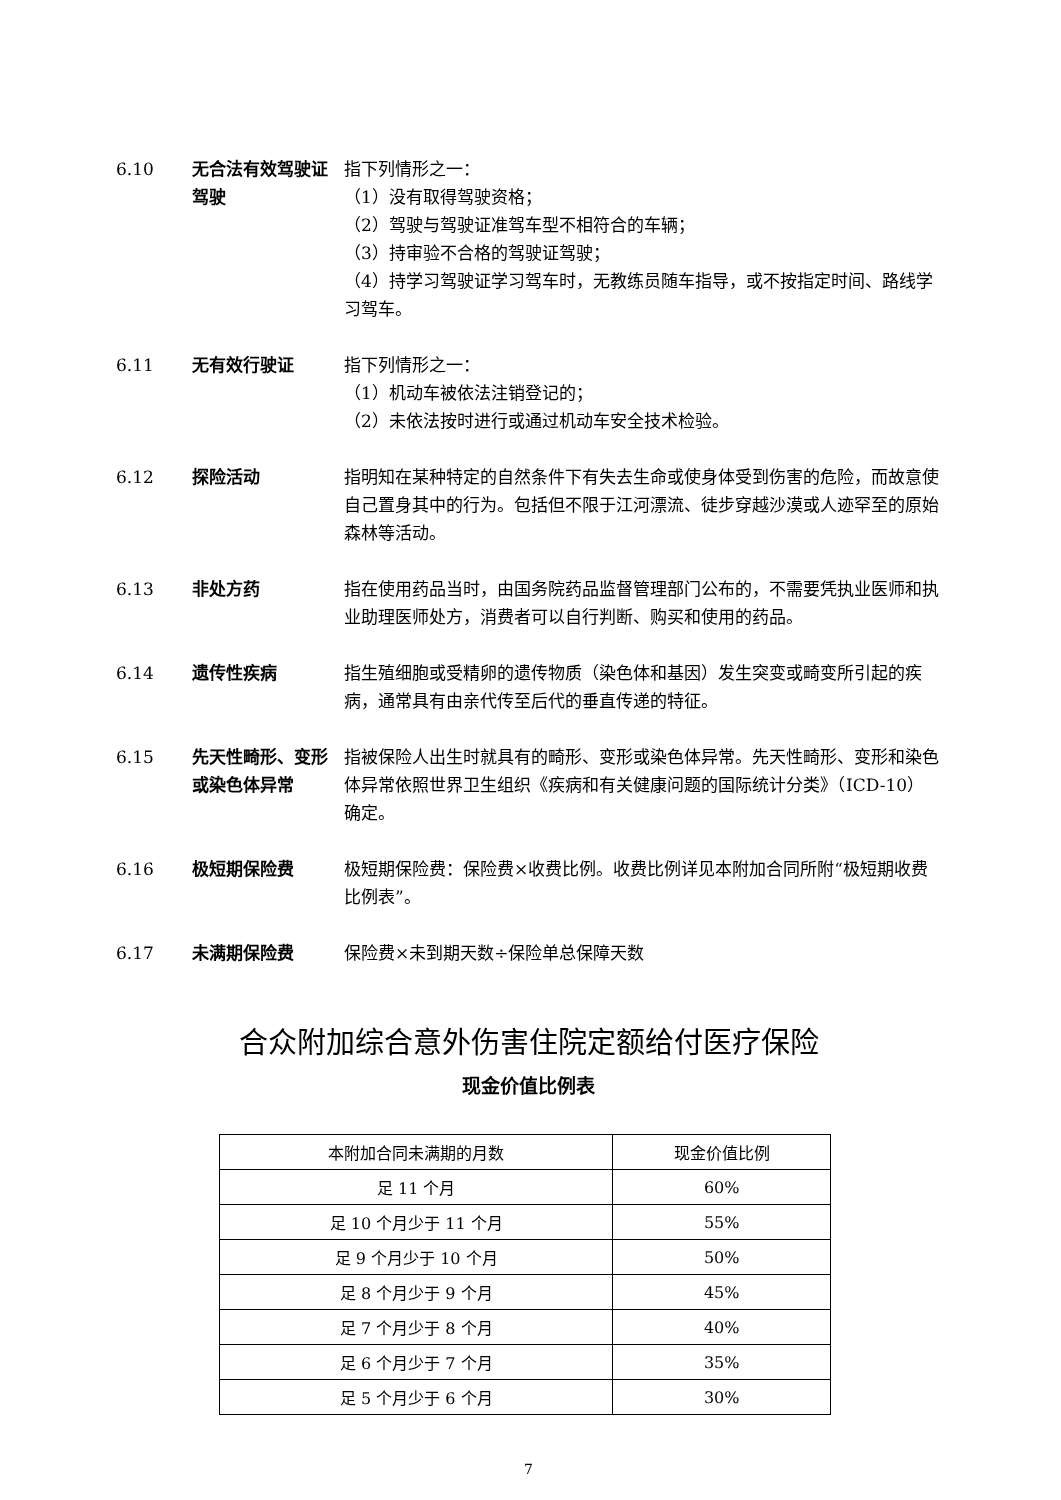6.10
无合法有效驾驶证驾驶
指下列情形之一：
（1）没有取得驾驶资格；
（2）驾驶与驾驶证准驾车型不相符合的车辆；
（3）持审验不合格的驾驶证驾驶；
（4）持学习驾驶证学习驾车时，无教练员随车指导，或不按指定时间、路线学习驾车。
6.11
无有效行驶证
指下列情形之一：
（1）机动车被依法注销登记的；
（2）未依法按时进行或通过机动车安全技术检验。
6.12
探险活动
指明知在某种特定的自然条件下有失去生命或使身体受到伤害的危险，而故意使自己置身其中的行为。包括但不限于江河漂流、徒步穿越沙漠或人迹罕至的原始森林等活动。
6.13
非处方药
指在使用药品当时，由国务院药品监督管理部门公布的，不需要凭执业医师和执业助理医师处方，消费者可以自行判断、购买和使用的药品。
6.14
遗传性疾病
指生殖细胞或受精卵的遗传物质（染色体和基因）发生突变或畸变所引起的疾病，通常具有由亲代传至后代的垂直传递的特征。
6.15
先天性畸形、变形或染色体异常
指被保险人出生时就具有的畸形、变形或染色体异常。先天性畸形、变形和染色体异常依照世界卫生组织《疾病和有关健康问题的国际统计分类》（ICD-10）确定。
6.16
极短期保险费
极短期保险费：保险费×收费比例。收费比例详见本附加合同所附“极短期收费比例表”。
6.17
未满期保险费
保险费×未到期天数÷保险单总保障天数
合众附加综合意外伤害住院定额给付医疗保险
现金价值比例表
| 本附加合同未满期的月数 | 现金价值比例 |
| --- | --- |
| 足 11 个月 | 60% |
| 足 10 个月少于 11 个月 | 55% |
| 足 9 个月少于 10 个月 | 50% |
| 足 8 个月少于 9 个月 | 45% |
| 足 7 个月少于 8 个月 | 40% |
| 足 6 个月少于 7 个月 | 35% |
| 足 5 个月少于 6 个月 | 30% |
7